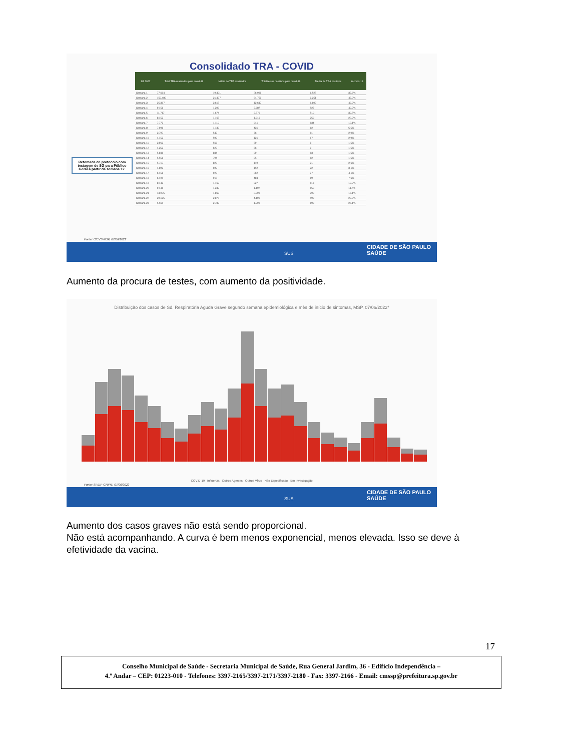Consolidado TRA - COVID
| SE 2022 | Total TRA realizados para covid-19 | Média de TRA realizados | Total testes positivos para covid-19 | Média de TRA positivos | % covid-19 |
| --- | --- | --- | --- | --- | --- |
| Semana 1 | 77.604 | 19.401 | 26.098 | 6.525 | 33,6% |
| Semana 2 | 150.480 | 21.497 | 64.759 | 9.251 | 43,0% |
| Semana 3 | 25.307 | 3.615 | 12.617 | 1.802 | 49,9% |
| Semana 4 | 9.156 | 1.308 | 3.687 | 527 | 40,3% |
| Semana 5 | 11.717 | 1.674 | 3.570 | 510 | 30,5% |
| Semana 6 | 8.152 | 1.165 | 1.816 | 259 | 22,3% |
| Semana 7 | 7.772 | 1.110 | 941 | 134 | 12,1% |
| Semana 8 | 7.908 | 1.130 | 431 | 62 | 5,5% |
| Semana 9 | 3.797 | 542 | 76 | 11 | 2,0% |
| Semana 10 | 4.152 | 593 | 121 | 17 | 2,9% |
| Semana 11 | 3.962 | 566 | 59 | 8 | 1,5% |
| Semana 12 | 4.352 | 622 | 66 | 9 | 1,5% |
| Semana 13 | 5.841 | 834 | 89 | 13 | 1,5% |
| Semana 14 | 5.556 | 794 | 85 | 12 | 1,5% |
| Semana 15 | 5.717 | 820 | 149 | 21 | 2,6% |
| Semana 16 | 4.892 | 699 | 152 | 22 | 3,1% |
| Semana 17 | 6.456 | 922 | 262 | 37 | 4,1% |
| Semana 18 | 6.405 | 915 | 484 | 69 | 7,6% |
| Semana 19 | 8.142 | 1.163 | 827 | 118 | 10,2% |
| Semana 20 | 9.441 | 1.349 | 1.107 | 158 | 11,7% |
| Semana 21 | 13.075 | 1.868 | 2.099 | 300 | 16,1% |
| Semana 22 | 20.125 | 2.875 | 4.190 | 599 | 20,8% |
| Semana 23 | 5.565 | 2.783 | 1.398 | 699 | 25,1% |
Retomada de protocolo com testagem de SG para Público Geral à partir da semana 12.
Fonte: CIEVS-MSP, 07/06/2022
SUS CIDADE DE SÃO PAULO SAÚDE
Aumento da procura de testes, com aumento da positividade.
Distribuição dos casos de Sd. Respiratória Aguda Grave segundo semana epidemiológica e mês de início de sintomas, MSP, 07/06/2022*
COVID-19 Influenza Outros Agentes Outros Vírus Não Especificado Em Investigação
Fonte: SIVEP-GRIPE, 07/06/2022
SUS CIDADE DE SÃO PAULO SAÚDE
Aumento dos casos graves não está sendo proporcional.
Não está acompanhando. A curva é bem menos exponencial, menos elevada. Isso se deve à efetividade da vacina.
17
Conselho Municipal de Saúde - Secretaria Municipal de Saúde, Rua General Jardim, 36 - Edifício Independência –
4.º Andar – CEP: 01223-010 - Telefones: 3397-2165/3397-2171/3397-2180 - Fax: 3397-2166 - Email: cmssp@prefeitura.sp.gov.br